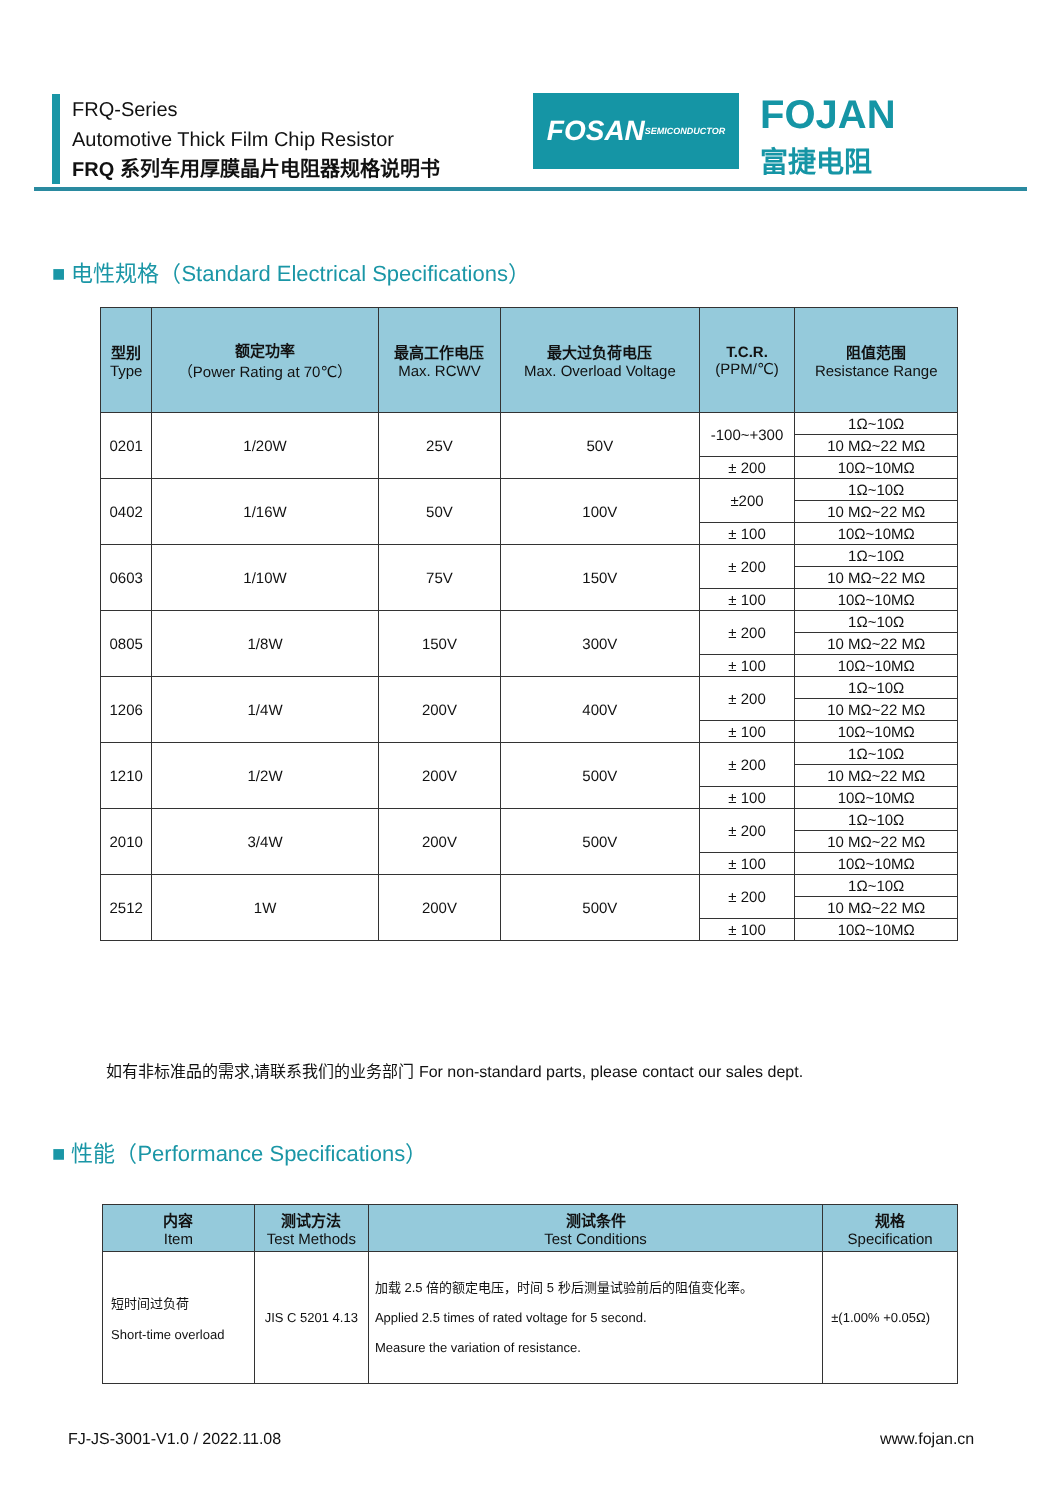FRQ-Series
Automotive Thick Film Chip Resistor
FRQ 系列车用厚膜晶片电阻器规格说明书
FOSAN
SEMICONDUCTOR
FOJAN
富捷电阻
■ 电性规格（Standard Electrical Specifications）
| 型别 Type | 额定功率 （Power Rating at 70℃） | 最高工作电压 Max. RCWV | 最大过负荷电压 Max. Overload Voltage | T.C.R. (PPM/℃) | 阻值范围 Resistance Range |
| --- | --- | --- | --- | --- | --- |
| 0201 | 1/20W | 25V | 50V | -100~+300 | 1Ω~10Ω |
| | | | | | 10 MΩ~22 MΩ |
| | | | | ± 200 | 10Ω~10MΩ |
| 0402 | 1/16W | 50V | 100V | ±200 | 1Ω~10Ω |
| | | | | | 10 MΩ~22 MΩ |
| | | | | ± 100 | 10Ω~10MΩ |
| 0603 | 1/10W | 75V | 150V | ± 200 | 1Ω~10Ω |
| | | | | | 10 MΩ~22 MΩ |
| | | | | ± 100 | 10Ω~10MΩ |
| 0805 | 1/8W | 150V | 300V | ± 200 | 1Ω~10Ω |
| | | | | | 10 MΩ~22 MΩ |
| | | | | ± 100 | 10Ω~10MΩ |
| 1206 | 1/4W | 200V | 400V | ± 200 | 1Ω~10Ω |
| | | | | | 10 MΩ~22 MΩ |
| | | | | ± 100 | 10Ω~10MΩ |
| 1210 | 1/2W | 200V | 500V | ± 200 | 1Ω~10Ω |
| | | | | | 10 MΩ~22 MΩ |
| | | | | ± 100 | 10Ω~10MΩ |
| 2010 | 3/4W | 200V | 500V | ± 200 | 1Ω~10Ω |
| | | | | | 10 MΩ~22 MΩ |
| | | | | ± 100 | 10Ω~10MΩ |
| 2512 | 1W | 200V | 500V | ± 200 | 1Ω~10Ω |
| | | | | | 10 MΩ~22 MΩ |
| | | | | ± 100 | 10Ω~10MΩ |
如有非标准品的需求,请联系我们的业务部门 For non-standard parts, please contact our sales dept.
■ 性能（Performance Specifications）
| 内容 Item | 测试方法 Test Methods | 测试条件 Test Conditions | 规格 Specification |
| --- | --- | --- | --- |
| 短时间过负荷 Short-time overload | JIS C 5201 4.13 | 加载 2.5 倍的额定电压，时间 5 秒后测量试验前后的阻值变化率。 Applied 2.5 times of rated voltage for 5 second. Measure the variation of resistance. | ±(1.00% +0.05Ω) |
FJ-JS-3001-V1.0 / 2022.11.08 www.fojan.cn